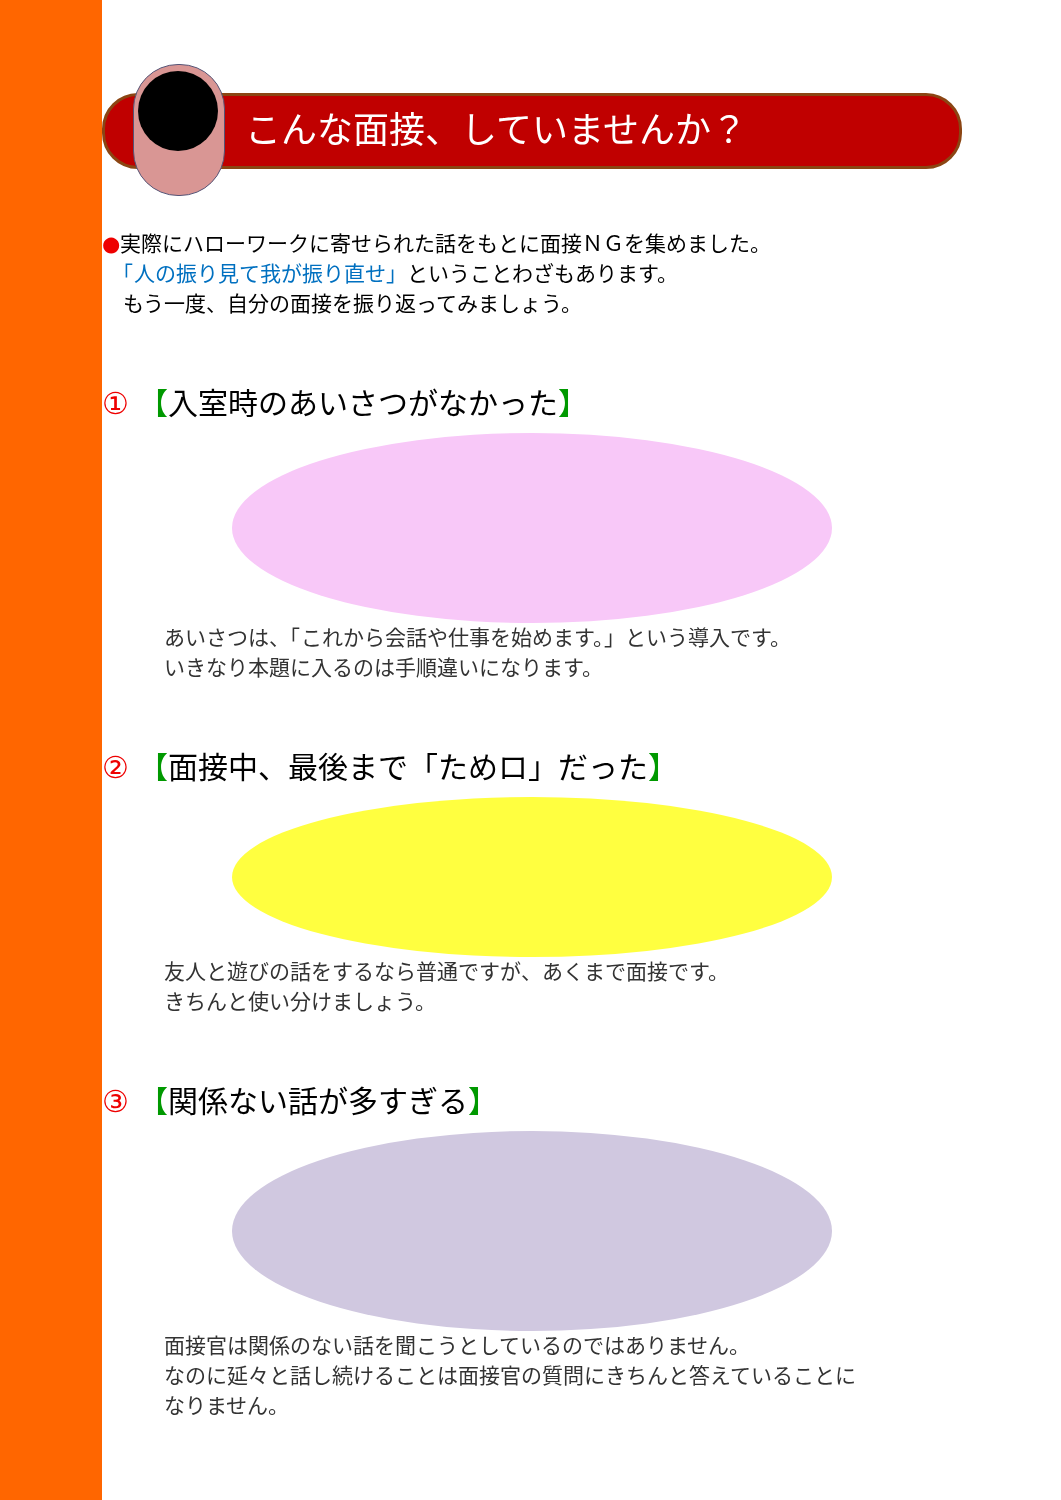こんな面接、していませんか？
●実際にハローワークに寄せられた話をもとに面接ＮＧを集めました。
　「人の振り見て我が振り直せ」ということわざもあります。
　もう一度、自分の面接を振り返ってみましょう。
① 【入室時のあいさつがなかった】
あいさつは、「これから会話や仕事を始めます。」という導入です。
いきなり本題に入るのは手順違いになります。
② 【面接中、最後まで「ためロ」だった】
友人と遊びの話をするなら普通ですが、あくまで面接です。
きちんと使い分けましょう。
③ 【関係ない話が多すぎる】
面接官は関係のない話を聞こうとしているのではありません。
なのに延々と話し続けることは面接官の質問にきちんと答えていることに
なりません。